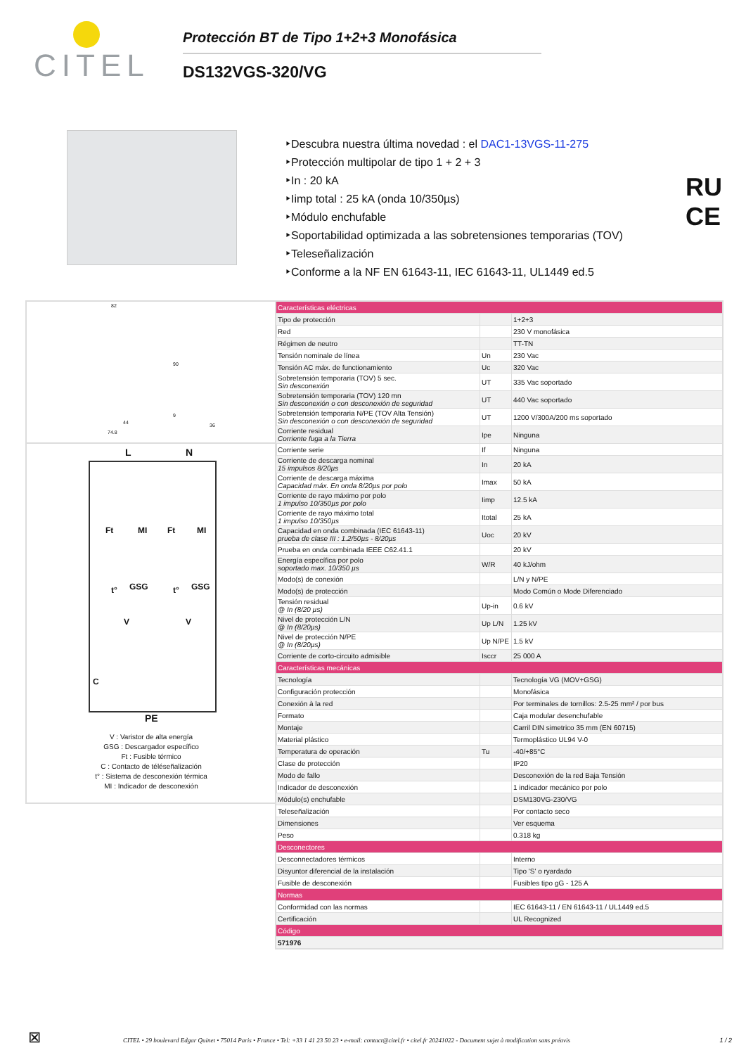CITEL
Protección BT de Tipo 1+2+3 Monofásica
DS132VGS-320/VG
‣Descubra nuestra última novedad : el DAC1-13VGS-11-275
‣Protección multipolar de tipo 1 + 2 + 3
‣In : 20 kA
‣Iimp total : 25 kA (onda 10/350µs)
‣Módulo enchufable
‣Soportabilidad optimizada a las sobretensiones temporarias (TOV)
‣Teleseñalización
‣Conforme a la NF EN 61643-11, IEC 61643-11, UL1449 ed.5
RU
CE
82
90
44
9
74.8
36
L N
Ft MI Ft MI
GSG GSG t° t°
V V
C
PE
V : Varistor de alta energía
GSG : Descargador específico
Ft : Fusible térmico
C : Contacto de téléseñalización
t° : Sistema de desconexión térmica
MI : Indicador de desconexión
| Características eléctricas | | |
| Tipo de protección | | 1+2+3 |
| Red | | 230 V monofásica |
| Régimen de neutro | | TT-TN |
| Tensión nominale de línea | Un | 230 Vac |
| Tensión AC máx. de functionamiento | Uc | 320 Vac |
| Sobretensión temporaria (TOV) 5 sec. Sin desconexión | UT | 335 Vac soportado |
| Sobretensión temporaria (TOV) 120 mn Sin desconexión o con desconexión de seguridad | UT | 440 Vac soportado |
| Sobretensión temporaria N/PE (TOV Alta Tensión) Sin desconexión o con desconexión de seguridad | UT | 1200 V/300A/200 ms soportado |
| Corriente residual Corriente fuga a la Tierra | Ipe | Ninguna |
| Corriente serie | If | Ninguna |
| Corriente de descarga nominal 15 impulsos 8/20µs | In | 20 kA |
| Corriente de descarga máxima Capacidad máx. En onda 8/20µs por polo | Imax | 50 kA |
| Corriente de rayo máximo por polo 1 impulso 10/350µs por polo | Iimp | 12.5 kA |
| Corriente de rayo máximo total 1 impulso 10/350µs | Itotal | 25 kA |
| Capacidad en onda combinada (IEC 61643-11) prueba de clase III : 1.2/50µs - 8/20µs | Uoc | 20 kV |
| Prueba en onda combinada IEEE C62.41.1 | | 20 kV |
| Energía específica por polo soportado max. 10/350 µs | W/R | 40 kJ/ohm |
| Modo(s) de conexión | | L/N y N/PE |
| Modo(s) de protección | | Modo Común o Mode Diferenciado |
| Tensión residual @ In (8/20 µs) | Up-in | 0.6 kV |
| Nivel de protección L/N @ In (8/20µs) | Up L/N | 1.25 kV |
| Nivel de protección N/PE @ In (8/20µs) | Up N/PE | 1.5 kV |
| Corriente de corto-circuito admisible | Isccr | 25 000 A |
| Características mecánicas | | |
| Tecnología | | Tecnología VG (MOV+GSG) |
| Configuración protección | | Monofásica |
| Conexión à la red | | Por terminales de tornillos: 2.5-25 mm² / por bus |
| Formato | | Caja modular desenchufable |
| Montaje | | Carril DIN simetrico 35 mm (EN 60715) |
| Material plástico | | Termoplástico UL94 V-0 |
| Temperatura de operación | Tu | -40/+85°C |
| Clase de protección | | IP20 |
| Modo de fallo | | Desconexión de la red Baja Tensión |
| Indicador de desconexión | | 1 indicador mecánico por polo |
| Módulo(s) enchufable | | DSM130VG-230/VG |
| Teleseñalización | | Por contacto seco |
| Dimensiones | | Ver esquema |
| Peso | | 0.318 kg |
| Desconectores | | |
| Desconnectadores térmicos | | Interno |
| Disyuntor diferencial de la instalación | | Tipo 'S' o ryardado |
| Fusible de desconexión | | Fusibles tipo gG - 125 A |
| Normas | | |
| Conformidad con las normas | | IEC 61643-11 / EN 61643-11 / UL1449 ed.5 |
| Certificación | | UL Recognized |
| Código | | |
| 571976 | | |
⊠
CITEL • 29 boulevard Edgar Quinet • 75014 Paris • France • Tel: +33 1 41 23 50 23 • e-mail: contact@citel.fr • citel.fr 20241022 - Document sujet à modification sans préavis
1 / 2